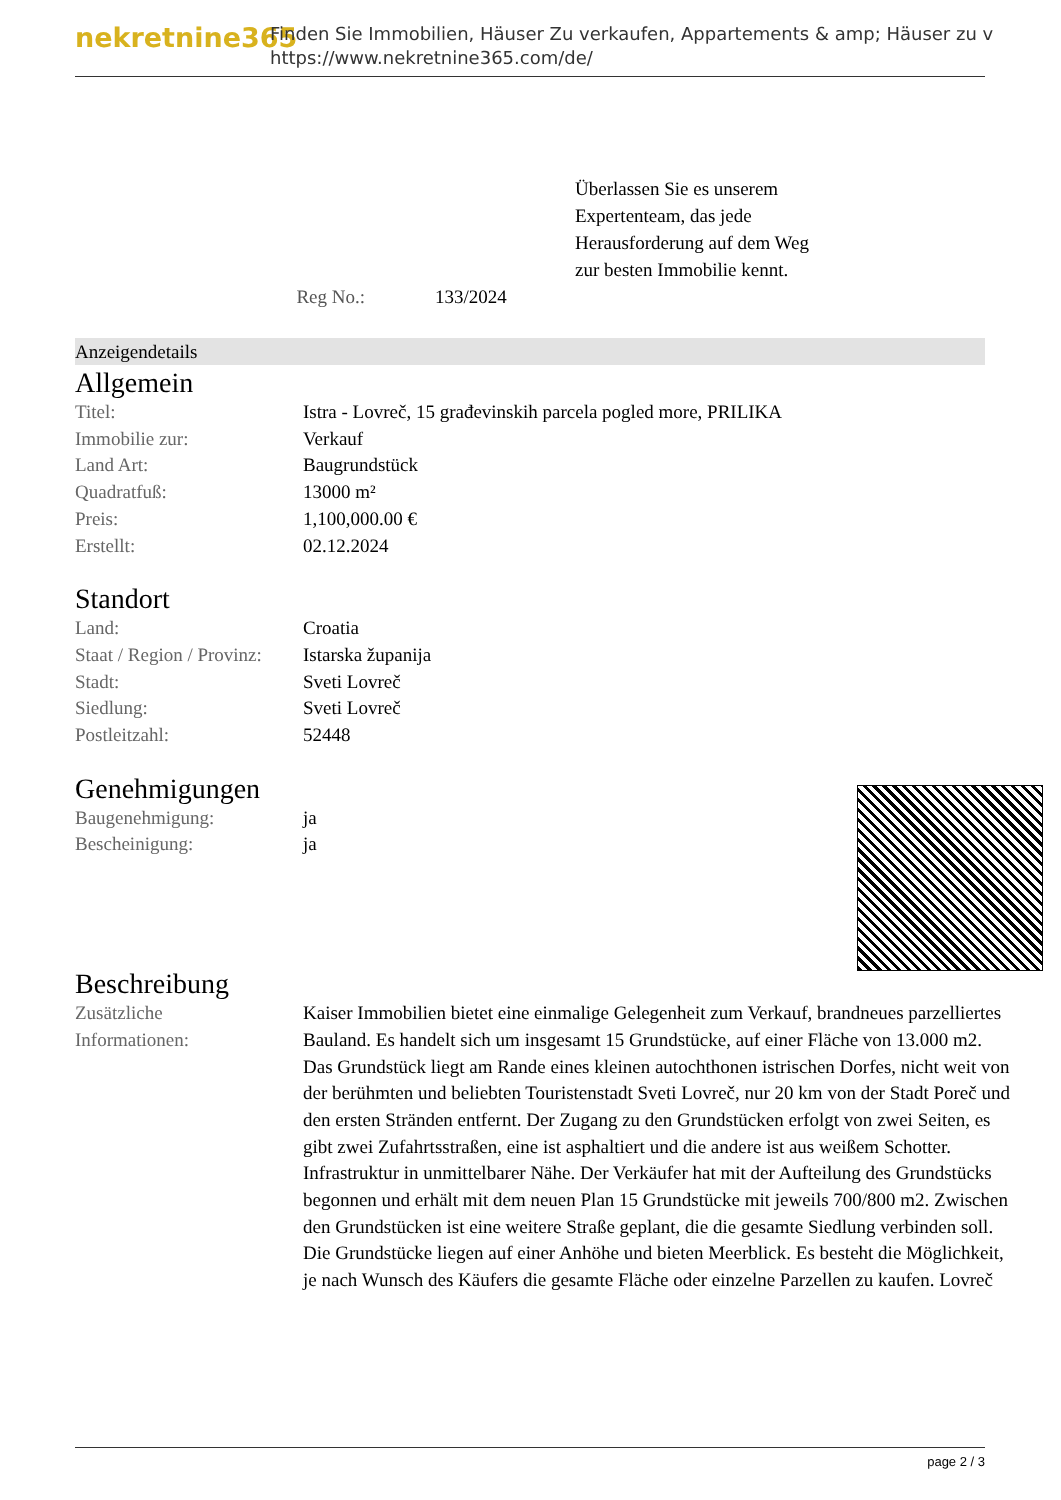nekretnine365
Finden Sie Immobilien, Häuser Zu verkaufen, Appartements & amp; Häuser zu v
https://www.nekretnine365.com/de/
Überlassen Sie es unserem
Expertenteam, das jede
Herausforderung auf dem Weg
zur besten Immobilie kennt.
Reg No.: 133/2024
Anzeigendetails
Allgemein
| Titel: | Istra - Lovreč, 15 građevinskih parcela pogled more, PRILIKA |
| Immobilie zur: | Verkauf |
| Land Art: | Baugrundstück |
| Quadratfuß: | 13000 m² |
| Preis: | 1,100,000.00 € |
| Erstellt: | 02.12.2024 |
Standort
| Land: | Croatia |
| Staat / Region / Provinz: | Istarska županija |
| Stadt: | Sveti Lovreč |
| Siedlung: | Sveti Lovreč |
| Postleitzahl: | 52448 |
Genehmigungen
| Baugenehmigung: | ja |
| Bescheinigung: | ja |
Beschreibung
| Zusätzliche Informationen: | Kaiser Immobilien bietet eine einmalige Gelegenheit zum Verkauf, brandneues parzelliertes Bauland. Es handelt sich um insgesamt 15 Grundstücke, auf einer Fläche von 13.000 m2. Das Grundstück liegt am Rande eines kleinen autochthonen istrischen Dorfes, nicht weit von der berühmten und beliebten Touristenstadt Sveti Lovreč, nur 20 km von der Stadt Poreč und den ersten Stränden entfernt. Der Zugang zu den Grundstücken erfolgt von zwei Seiten, es gibt zwei Zufahrtsstraßen, eine ist asphaltiert und die andere ist aus weißem Schotter. Infrastruktur in unmittelbarer Nähe. Der Verkäufer hat mit der Aufteilung des Grundstücks begonnen und erhält mit dem neuen Plan 15 Grundstücke mit jeweils 700/800 m2. Zwischen den Grundstücken ist eine weitere Straße geplant, die die gesamte Siedlung verbinden soll. Die Grundstücke liegen auf einer Anhöhe und bieten Meerblick. Es besteht die Möglichkeit, je nach Wunsch des Käufers die gesamte Fläche oder einzelne Parzellen zu kaufen. Lovreč |
page 2 / 3